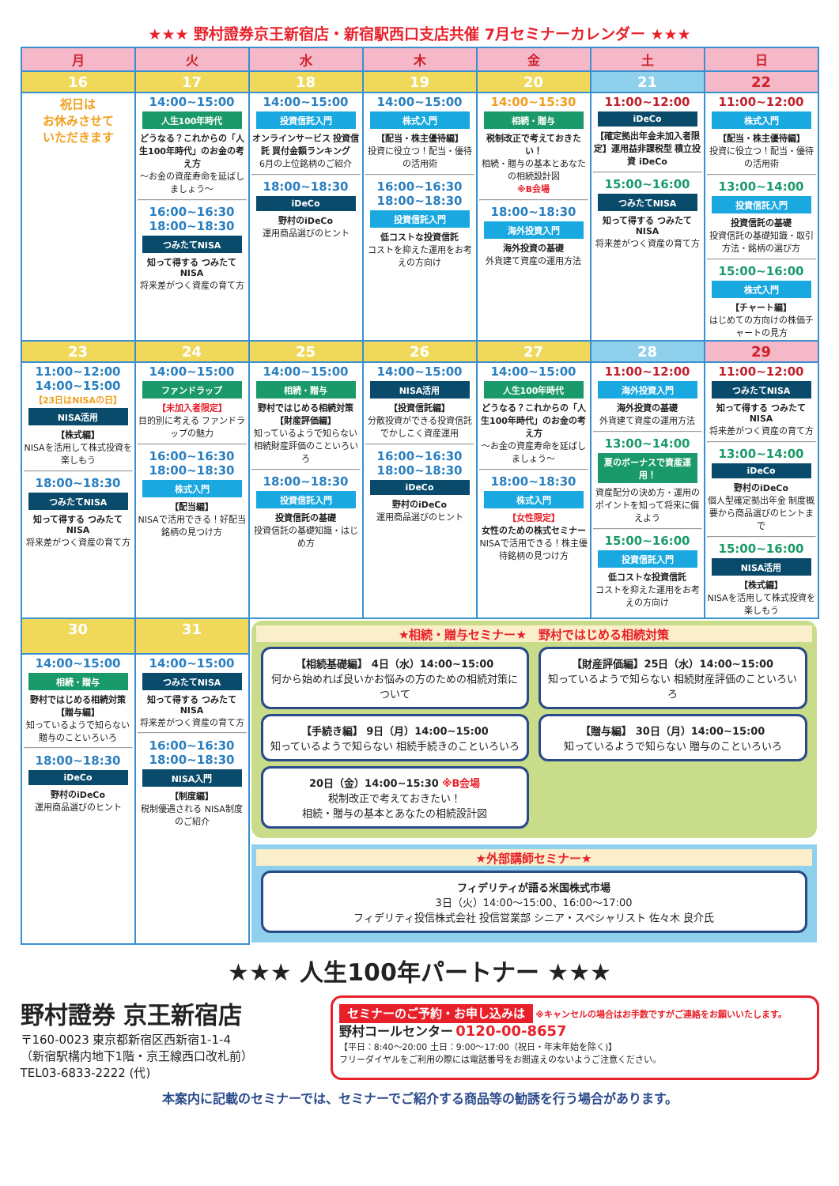★★★ 野村證券京王新宿店・新宿駅西口支店共催 7月セミナーカレンダー ★★★
| 月 | 火 | 水 | 木 | 金 | 土 | 日 |
| --- | --- | --- | --- | --- | --- | --- |
| 16 | 17 | 18 | 19 | 20 | 21 | 22 |
| 祝日は お休みさせて いただきます | 14:00~15:00 人生100年時代 どうなる？これからの「人生100年時代」のお金の考え方 ～お金の資産寿命を延ばしましょう～ 16:00~16:30 18:00~18:30 つみたてNISA 知って得する つみたてNISA 将来差がつく資産の育て方 | 14:00~15:00 投資信託入門 オンラインサービス 投資信託 買付金額ランキング 6月の上位銘柄のご紹介 18:00~18:30 iDeCo 野村のiDeCo 運用商品選びのヒント | 14:00~15:00 株式入門 【配当・株主優待編】 投資に役立つ！配当・優待の活用術 16:00~16:30 18:00~18:30 投資信託入門 低コストな投資信託 コストを抑えた運用をお考えの方向け | 14:00~15:30 相続・贈与 税制改正で考えておきたい！ 相続・贈与の基本とあなたの相続設計図 ※B会場 18:00~18:30 海外投資入門 海外投資の基礎 外貨建て資産の運用方法 | 11:00~12:00 iDeCo 【確定拠出年金未加入者限定】運用益非課税型 積立投資 iDeCo 15:00~16:00 つみたてNISA 知って得する つみたてNISA 将来差がつく資産の育て方 | 11:00~12:00 株式入門 【配当・株主優待編】 投資に役立つ！配当・優待の活用術 13:00~14:00 投資信託入門 投資信託の基礎 投資信託の基礎知識・取引方法・銘柄の選び方 15:00~16:00 株式入門 【チャート編】 はじめての方向けの株価チャートの見方 |
| 23 | 24 | 25 | 26 | 27 | 28 | 29 |
| 11:00~12:00 14:00~15:00 【23日はNISAの日】 NISA活用 【株式編】 NISAを活用して株式投資を楽しもう 18:00~18:30 つみたてNISA 知って得する つみたてNISA 将来差がつく資産の育て方 | 14:00~15:00 ファンドラップ 【未加入者限定】 目的別に考える ファンドラップの魅力 16:00~16:30 18:00~18:30 株式入門 【配当編】 NISAで活用できる！好配当銘柄の見つけ方 | 14:00~15:00 相続・贈与 野村ではじめる相続対策【財産評価編】 知っているようで知らない相続財産評価のこといろいろ 18:00~18:30 投資信託入門 投資信託の基礎 投資信託の基礎知識・はじめ方 | 14:00~15:00 NISA活用 【投資信託編】 分散投資ができる投資信託でかしこく資産運用 16:00~16:30 18:00~18:30 iDeCo 野村のiDeCo 運用商品選びのヒント | 14:00~15:00 人生100年時代 どうなる？これからの「人生100年時代」のお金の考え方 ～お金の資産寿命を延ばしましょう～ 18:00~18:30 株式入門 【女性限定】 女性のための株式セミナー NISAで活用できる！株主優待銘柄の見つけ方 | 11:00~12:00 海外投資入門 海外投資の基礎 外貨建て資産の運用方法 13:00~14:00 夏のボーナスで資産運用！ 資産配分の決め方・運用のポイントを知って将来に備えよう 15:00~16:00 投資信託入門 低コストな投資信託 コストを抑えた運用をお考えの方向け | 11:00~12:00 つみたてNISA 知って得する つみたてNISA 将来差がつく資産の育て方 13:00~14:00 iDeCo 野村のiDeCo 個人型確定拠出年金 制度概要から商品選びのヒントまで 15:00~16:00 NISA活用 【株式編】 NISAを活用して株式投資を楽しもう |
| 30 | 31 | ★相続・贈与セミナー★ 野村ではじめる相続対策 【相続基礎編】 4日（水）14:00~15:00 何から始めれば良いかお悩みの方のための相続対策について 【手続き編】 9日（月）14:00~15:00 知っているようで知らない 相続手続きのこといろいろ 20日（金）14:00~15:30 ※B会場 税制改正で考えておきたい！ 相続・贈与の基本とあなたの相続設計図 【財産評価編】25日（水）14:00~15:00 知っているようで知らない 相続財産評価のこといろいろ 【贈与編】 30日（月）14:00~15:00 知っているようで知らない 贈与のこといろいろ ★外部講師セミナー★ フィデリティが語る米国株式市場 3日（火）14:00～15:00、16:00～17:00 フィデリティ投信株式会社 投信営業部 シニア・スペシャリスト 佐々木 良介氏 | | | | |
| 14:00~15:00 相続・贈与 野村ではじめる相続対策【贈与編】 知っているようで知らない贈与のこといろいろ 18:00~18:30 iDeCo 野村のiDeCo 運用商品選びのヒント | 14:00~15:00 つみたてNISA 知って得する つみたてNISA 将来差がつく資産の育て方 16:00~16:30 18:00~18:30 NISA入門 【制度編】 税制優遇される NISA制度のご紹介 | | | | | |
★★★ 人生100年パートナー ★★★
野村證券 京王新宿店
〒160-0023 東京都新宿区西新宿1-1-4
（新宿駅構内地下1階・京王線西口改札前）
TEL03-6833-2222 (代)
セミナーのご予約・お申し込みは ※キャンセルの場合はお手数ですがご連絡をお願いいたします。
野村コールセンター 0120-00-8657
【平日：8:40～20:00 土日：9:00～17:00（祝日・年末年始を除く)】
フリーダイヤルをご利用の際には電話番号をお間違えのないようご注意ください。
本案内に記載のセミナーでは、セミナーでご紹介する商品等の勧誘を行う場合があります。